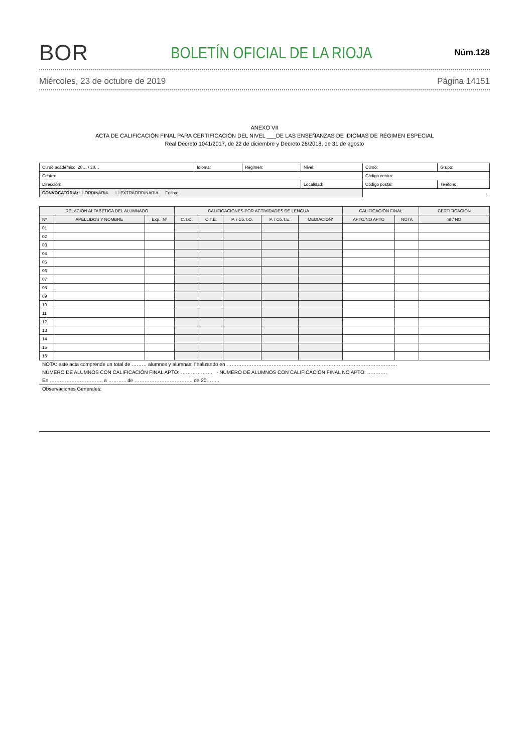BOR BOLETÍN OFICIAL DE LA RIOJA Núm.128
Miércoles, 23 de octubre de 2019 Página 14151
ANEXO VII
ACTA DE CALIFICACIÓN FINAL PARA CERTIFICACIÓN DEL NIVEL ___DE LAS ENSEÑANZAS DE IDIOMAS DE RÉGIMEN ESPECIAL
Real Decreto 1041/2017, de 22 de diciembre y Decreto 26/2018, de 31 de agosto
| Curso académico: 20… / 20… | Idioma: | Régimen: | Nivel: | Curso: | Grupo: |
| Centro: | | | | Código centro: | |
| Dirección: | | | Localidad: | Código postal: | Teléfono: |
| CONVOCATORIA: ☐ ORDINARIA ☐ EXTRAORDINARIA Fecha: | | | | . | |
| RELACIÓN ALFABÉTICA DEL ALUMNADO | | | CALIFICACIONES POR ACTIVIDADES DE LENGUA | | | | | CALIFICACIÓN FINAL | | CERTIFICACIÓN |
| --- | --- | --- | --- | --- | --- | --- | --- | --- | --- | --- |
| Nº | APELLIDOS Y NOMBRE | Exp.. Nº | C.T.O. | C.T.E. | P. / Co.T.O. | P. / Co.T.E. | MEDIACIÓN* | APTO/NO APTO | NOTA | SI / NO |
| 01 | | | | | | | | | | |
| 02 | | | | | | | | | | |
| 03 | | | | | | | | | | |
| 04 | | | | | | | | | | |
| 05 | | | | | | | | | | |
| 06 | | | | | | | | | | |
| 07 | | | | | | | | | | |
| 08 | | | | | | | | | | |
| 09 | | | | | | | | | | |
| 10 | | | | | | | | | | |
| 11 | | | | | | | | | | |
| 12 | | | | | | | | | | |
| 13 | | | | | | | | | | |
| 14 | | | | | | | | | | |
| 15 | | | | | | | | | | |
| 16 | | | | | | | | | | |
NOTA: este acta comprende un total de ……… alumnos y alumnas, finalizando en …………………………………………………………………………………………
NÚMERO DE ALUMNOS CON CALIFICACIÓN FINAL APTO: ………………. - NÚMERO DE ALUMNOS CON CALIFICACIÓN FINAL NO APTO: …………
En …………………………., a ……….. de …………………………….. de 20……..
Observaciones Generales: